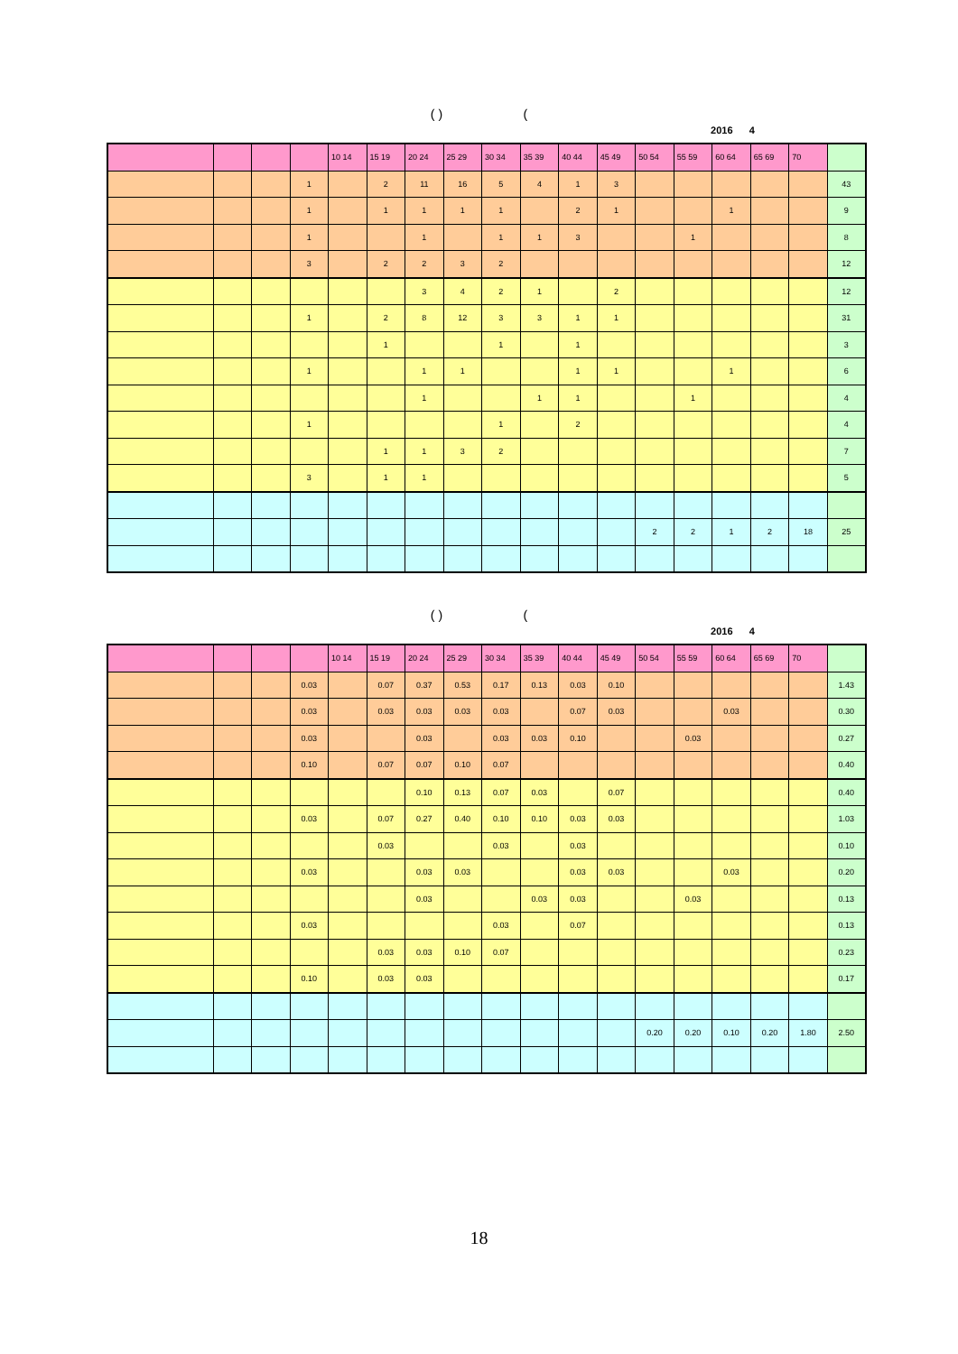( ) (
2016 4
| | | | | 10 14 | 15 19 | 20 24 | 25 29 | 30 34 | 35 39 | 40 44 | 45 49 | 50 54 | 55 59 | 60 64 | 65 69 | 70 | |
| --- | --- | --- | --- | --- | --- | --- | --- | --- | --- | --- | --- | --- | --- | --- | --- | --- | --- |
| | | | 1 | | 2 | 11 | 16 | 5 | 4 | 1 | 3 | | | | | | 43 |
| | | | 1 | | 1 | 1 | 1 | 1 | | 2 | 1 | | | 1 | | | 9 |
| | | | 1 | | | 1 | | 1 | 1 | 3 | | | 1 | | | | 8 |
| | | | 3 | | 2 | 2 | 3 | 2 | | | | | | | | | 12 |
| | | | | | | 3 | 4 | 2 | 1 | | 2 | | | | | | 12 |
| | | | 1 | | 2 | 8 | 12 | 3 | 3 | 1 | 1 | | | | | | 31 |
| | | | | | 1 | | | 1 | | 1 | | | | | | | 3 |
| | | | 1 | | | 1 | 1 | | | 1 | 1 | | | 1 | | | 6 |
| | | | | | | 1 | | | 1 | 1 | | | 1 | | | | 4 |
| | | | 1 | | | | | 1 | | 2 | | | | | | | 4 |
| | | | | | 1 | 1 | 3 | 2 | | | | | | | | | 7 |
| | | | 3 | | 1 | 1 | | | | | | | | | | | 5 |
| | | | | | | | | | | | | 2 | 2 | 1 | 2 | 18 | 25 |
( ) (
2016 4
| | | | | 10 14 | 15 19 | 20 24 | 25 29 | 30 34 | 35 39 | 40 44 | 45 49 | 50 54 | 55 59 | 60 64 | 65 69 | 70 | |
| --- | --- | --- | --- | --- | --- | --- | --- | --- | --- | --- | --- | --- | --- | --- | --- | --- | --- |
| | | | 0.03 | | 0.07 | 0.37 | 0.53 | 0.17 | 0.13 | 0.03 | 0.10 | | | | | | 1.43 |
| | | | 0.03 | | 0.03 | 0.03 | 0.03 | 0.03 | | 0.07 | 0.03 | | | 0.03 | | | 0.30 |
| | | | 0.03 | | | 0.03 | | 0.03 | 0.03 | 0.10 | | | 0.03 | | | | 0.27 |
| | | | 0.10 | | 0.07 | 0.07 | 0.10 | 0.07 | | | | | | | | | 0.40 |
| | | | | | | 0.10 | 0.13 | 0.07 | 0.03 | | 0.07 | | | | | | 0.40 |
| | | | 0.03 | | 0.07 | 0.27 | 0.40 | 0.10 | 0.10 | 0.03 | 0.03 | | | | | | 1.03 |
| | | | | | 0.03 | | | 0.03 | | 0.03 | | | | | | | 0.10 |
| | | | 0.03 | | | 0.03 | 0.03 | | | 0.03 | 0.03 | | | 0.03 | | | 0.20 |
| | | | | | | 0.03 | | | 0.03 | 0.03 | | | 0.03 | | | | 0.13 |
| | | | 0.03 | | | | | 0.03 | | 0.07 | | | | | | | 0.13 |
| | | | | | 0.03 | 0.03 | 0.10 | 0.07 | | | | | | | | | 0.23 |
| | | | 0.10 | | 0.03 | 0.03 | | | | | | | | | | | 0.17 |
| | | | | | | | | | | | | 0.20 | 0.20 | 0.10 | 0.20 | 1.80 | 2.50 |
18